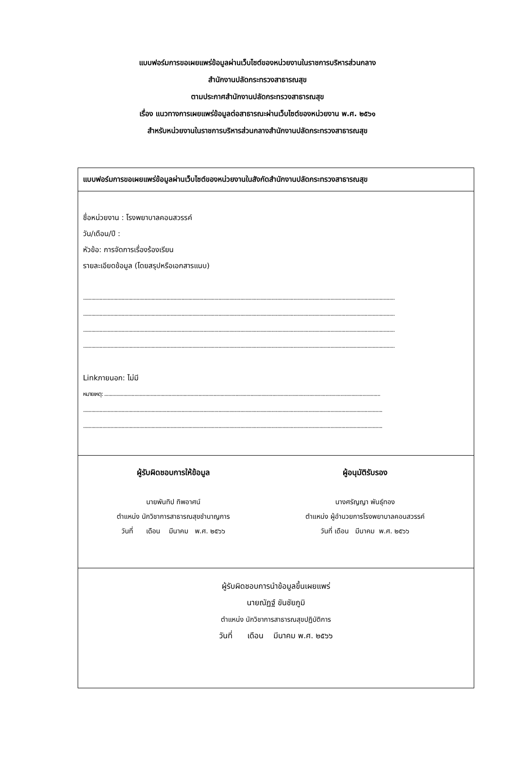แบบฟอร์มการขอเผยแพร่ข้อมูลผ่านเว็บไซต์ของหน่วยงานในราชการบริหารส่วนกลาง
สำนักงานปลัดกระทรวงสาธารณสุข
ตามประกาศสำนักงานปลัดกระทรวงสาธารณสุข
เรื่อง แนวทางการเผยแพร่ข้อมูลต่อสาธารณะผ่านเว็บไซต์ของหน่วยงาน พ.ศ. ๒๕๖๑
สำหรับหน่วยงานในราชการบริหารส่วนกลางสำนักงานปลัดกระทรวงสาธารณสุข
| แบบฟอร์มการขอเผยแพร่ข้อมูลผ่านเว็บไซต์ของหน่วยงานในสังกัดสำนักงานปลัดกระทรวงสาธารณสุข |
| ชื่อหน่วยงาน : โรงพยาบาลคอนสวรรค์ วัน/เดือน/ปี : หัวข้อ: การจัดการเรื่องร้องเรียน รายละเอียดข้อมูล (โดยสรุปหรือเอกสารแนบ) .................................................................................................................................................................................................................................... .................................................................................................................................................................................................................................... .................................................................................................................................................................................................................................... .................................................................................................................................................................................................................................... Linkภายนอก: ไม่มี หมายเหตุ: .......................................................................................................................................................................................................... ........................................................................................................................................................................................................................... ........................................................................................................................................................................................................................... |
| ผู้รับผิดชอบการให้ข้อมูล นายพันทิป ทิพอาศน์ ตำแหน่ง นักวิชาการสาธารณสุขชำนาญการ วันที่ เดือน มีนาคม พ.ศ. ๒๕๖๖ ผู้อนุมัติรับรอง นางศรัญญา พันธุ์ทอง ตำแหน่ง ผู้อำนวยการโรงพยาบาลคอนสวรรค์ วันที่ เดือน มีนาคม พ.ศ. ๒๕๖๖ |
| ผู้รับผิดชอบการนำข้อมูลขึ้นเผยแพร่ นายณัฏฐ์ ขันชัยภูมิ ตำแหน่ง นักวิชาการสาธารณสุขปฏิบัติการ วันที่ เดือน มีนาคม พ.ศ. ๒๕๖๖ |